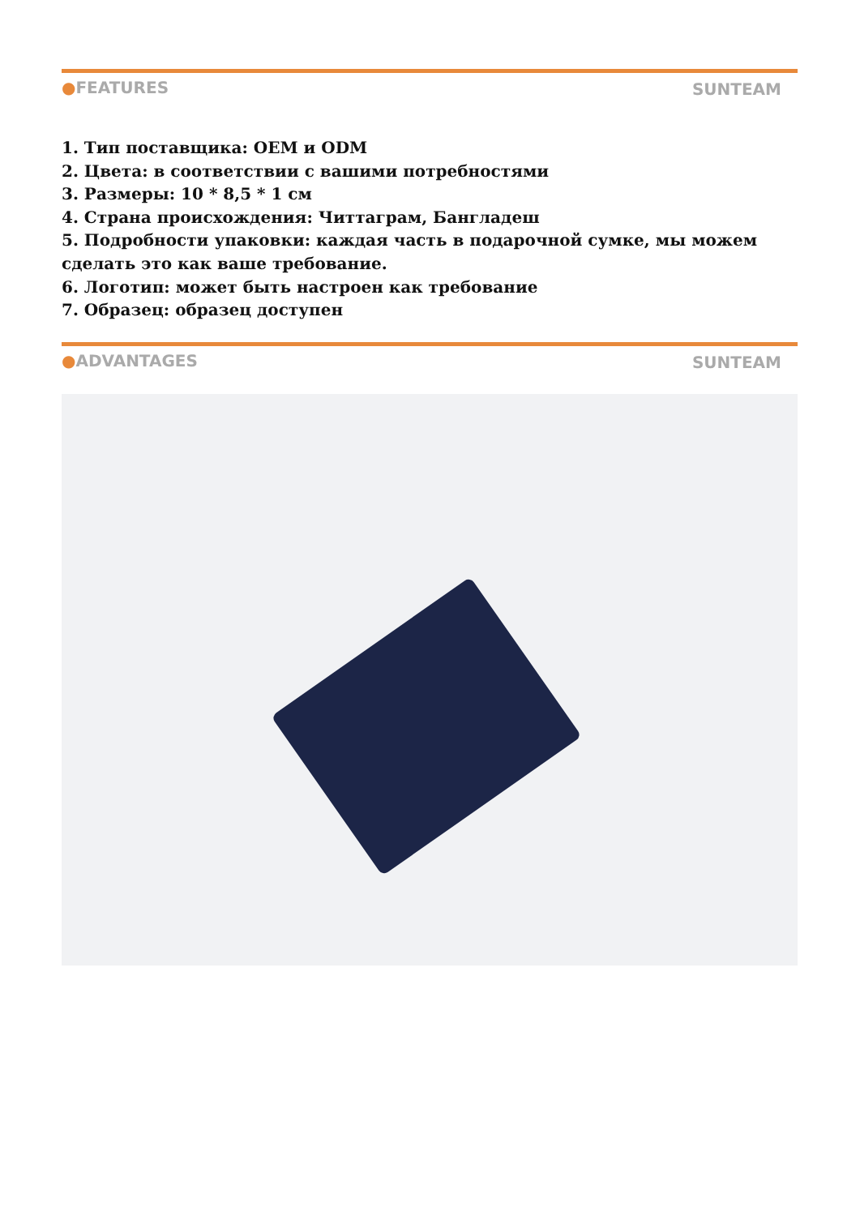●FEATURES SUNTEAM
1. Тип поставщика: OEM и ODM
2. Цвета: в соответствии с вашими потребностями
3. Размеры: 10 * 8,5 * 1 см
4. Страна происхождения: Читтаграм, Бангладеш
5. Подробности упаковки: каждая часть в подарочной сумке, мы можем сделать это как ваше требование.
6. Логотип: может быть настроен как требование
7. Образец: образец доступен
●ADVANTAGES SUNTEAM